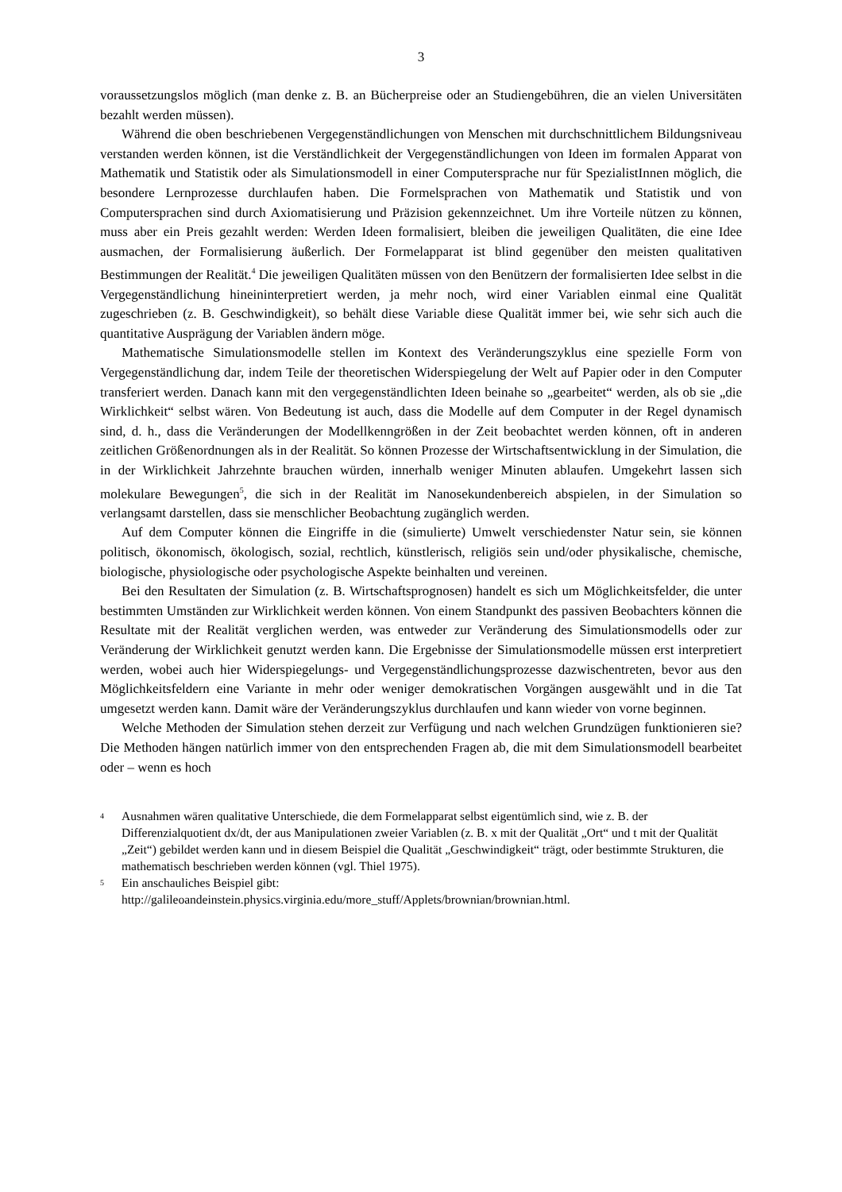3
voraussetzungslos möglich (man denke z. B. an Bücherpreise oder an Studiengebühren, die an vielen Universitäten bezahlt werden müssen).
Während die oben beschriebenen Vergegenständlichungen von Menschen mit durchschnittlichem Bildungsniveau verstanden werden können, ist die Verständlichkeit der Vergegenständlichungen von Ideen im formalen Apparat von Mathematik und Statistik oder als Simulationsmodell in einer Computersprache nur für SpezialistInnen möglich, die besondere Lernprozesse durchlaufen haben. Die Formelsprachen von Mathematik und Statistik und von Computersprachen sind durch Axiomatisierung und Präzision gekennzeichnet. Um ihre Vorteile nützen zu können, muss aber ein Preis gezahlt werden: Werden Ideen formalisiert, bleiben die jeweiligen Qualitäten, die eine Idee ausmachen, der Formalisierung äußerlich. Der Formelapparat ist blind gegenüber den meisten qualitativen Bestimmungen der Realität.<sup>4</sup> Die jeweiligen Qualitäten müssen von den Benützern der formalisierten Idee selbst in die Vergegenständlichung hineininterpretiert werden, ja mehr noch, wird einer Variablen einmal eine Qualität zugeschrieben (z. B. Geschwindigkeit), so behält diese Variable diese Qualität immer bei, wie sehr sich auch die quantitative Ausprägung der Variablen ändern möge.
Mathematische Simulationsmodelle stellen im Kontext des Veränderungszyklus eine spezielle Form von Vergegenständlichung dar, indem Teile der theoretischen Widerspiegelung der Welt auf Papier oder in den Computer transferiert werden. Danach kann mit den vergegenständlichten Ideen beinahe so „gearbeitet“ werden, als ob sie „die Wirklichkeit“ selbst wären. Von Bedeutung ist auch, dass die Modelle auf dem Computer in der Regel dynamisch sind, d. h., dass die Veränderungen der Modellkenngrößen in der Zeit beobachtet werden können, oft in anderen zeitlichen Größenordnungen als in der Realität. So können Prozesse der Wirtschaftsentwicklung in der Simulation, die in der Wirklichkeit Jahrzehnte brauchen würden, innerhalb weniger Minuten ablaufen. Umgekehrt lassen sich molekulare Bewegungen<sup>5</sup>, die sich in der Realität im Nanosekundenbereich abspielen, in der Simulation so verlangsamt darstellen, dass sie menschlicher Beobachtung zugänglich werden.
Auf dem Computer können die Eingriffe in die (simulierte) Umwelt verschiedenster Natur sein, sie können politisch, ökonomisch, ökologisch, sozial, rechtlich, künstlerisch, religiös sein und/oder physikalische, chemische, biologische, physiologische oder psychologische Aspekte beinhalten und vereinen.
Bei den Resultaten der Simulation (z. B. Wirtschaftsprognosen) handelt es sich um Möglichkeitsfelder, die unter bestimmten Umständen zur Wirklichkeit werden können. Von einem Standpunkt des passiven Beobachters können die Resultate mit der Realität verglichen werden, was entweder zur Veränderung des Simulationsmodells oder zur Veränderung der Wirklichkeit genutzt werden kann. Die Ergebnisse der Simulationsmodelle müssen erst interpretiert werden, wobei auch hier Widerspiegelungs- und Vergegenständlichungsprozesse dazwischentreten, bevor aus den Möglichkeitsfeldern eine Variante in mehr oder weniger demokratischen Vorgängen ausgewählt und in die Tat umgesetzt werden kann. Damit wäre der Veränderungszyklus durchlaufen und kann wieder von vorne beginnen.
Welche Methoden der Simulation stehen derzeit zur Verfügung und nach welchen Grundzügen funktionieren sie? Die Methoden hängen natürlich immer von den entsprechenden Fragen ab, die mit dem Simulationsmodell bearbeitet oder – wenn es hoch
4 Ausnahmen wären qualitative Unterschiede, die dem Formelapparat selbst eigentümlich sind, wie z. B. der Differenzialquotient dx/dt, der aus Manipulationen zweier Variablen (z. B. x mit der Qualität „Ort“ und t mit der Qualität „Zeit“) gebildet werden kann und in diesem Beispiel die Qualität „Geschwindigkeit“ trägt, oder bestimmte Strukturen, die mathematisch beschrieben werden können (vgl. Thiel 1975).
5 Ein anschauliches Beispiel gibt:
http://galileoandeinstein.physics.virginia.edu/more_stuff/Applets/brownian/brownian.html.